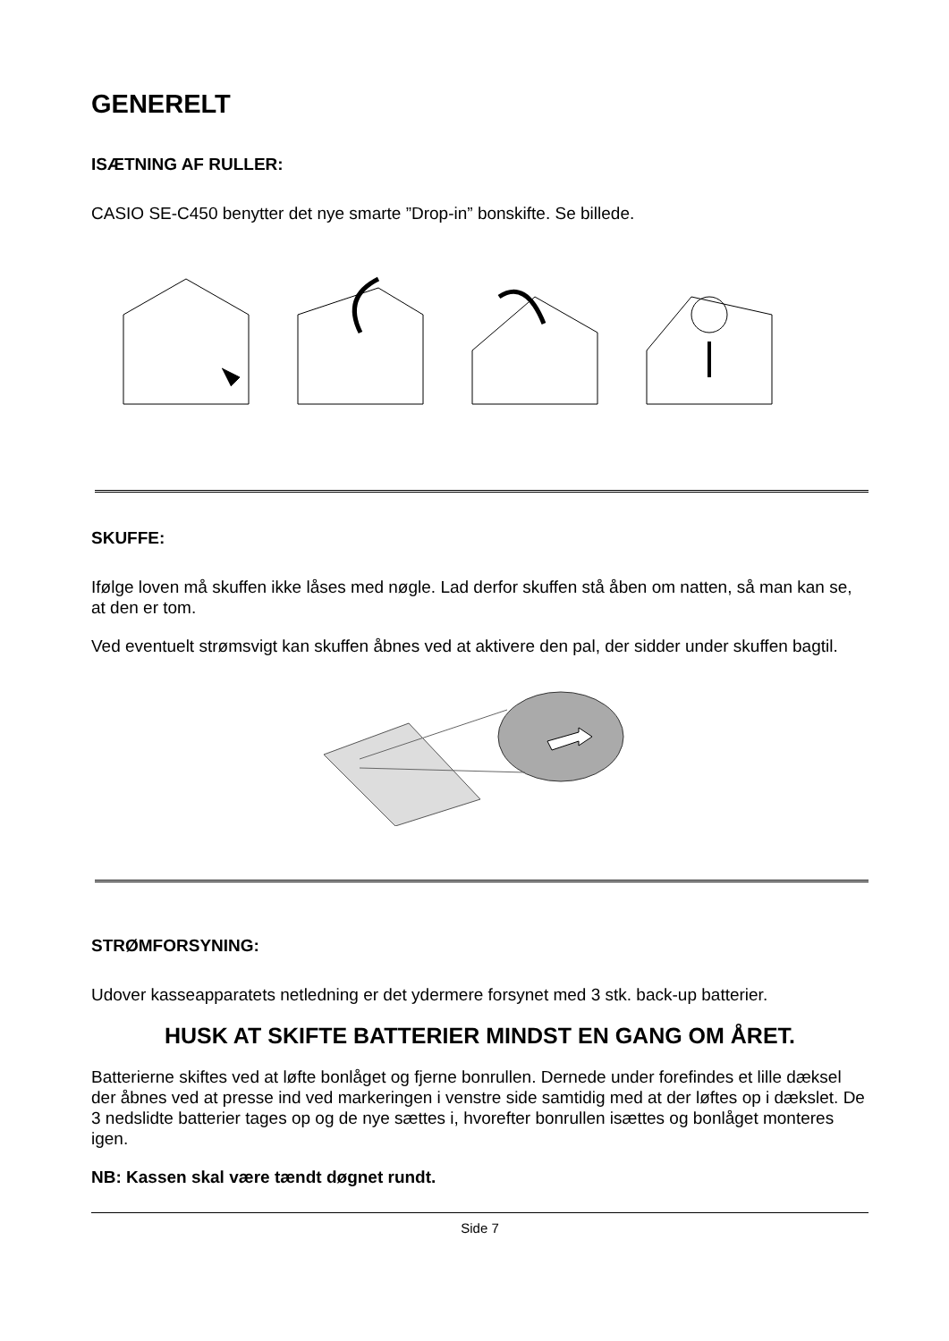GENERELT
ISÆTNING AF RULLER:
CASIO SE-C450 benytter det nye smarte ”Drop-in” bonskifte. Se billede.
SKUFFE:
Ifølge loven må skuffen ikke låses med nøgle. Lad derfor skuffen stå åben om natten, så man kan se, at den er tom.
Ved eventuelt strømsvigt kan skuffen åbnes ved at aktivere den pal, der sidder under skuffen bagtil.
STRØMFORSYNING:
Udover kasseapparatets netledning er det ydermere forsynet med 3 stk. back-up batterier.
HUSK AT SKIFTE BATTERIER MINDST EN GANG OM ÅRET.
Batterierne skiftes ved at løfte bonlåget og fjerne bonrullen. Dernede under forefindes et lille dæksel der åbnes ved at presse ind ved markeringen i venstre side samtidig med at der løftes op i dækslet. De 3 nedslidte batterier tages op og de nye sættes i, hvorefter bonrullen isættes og bonlåget monteres igen.
NB: Kassen skal være tændt døgnet rundt.
Side 7